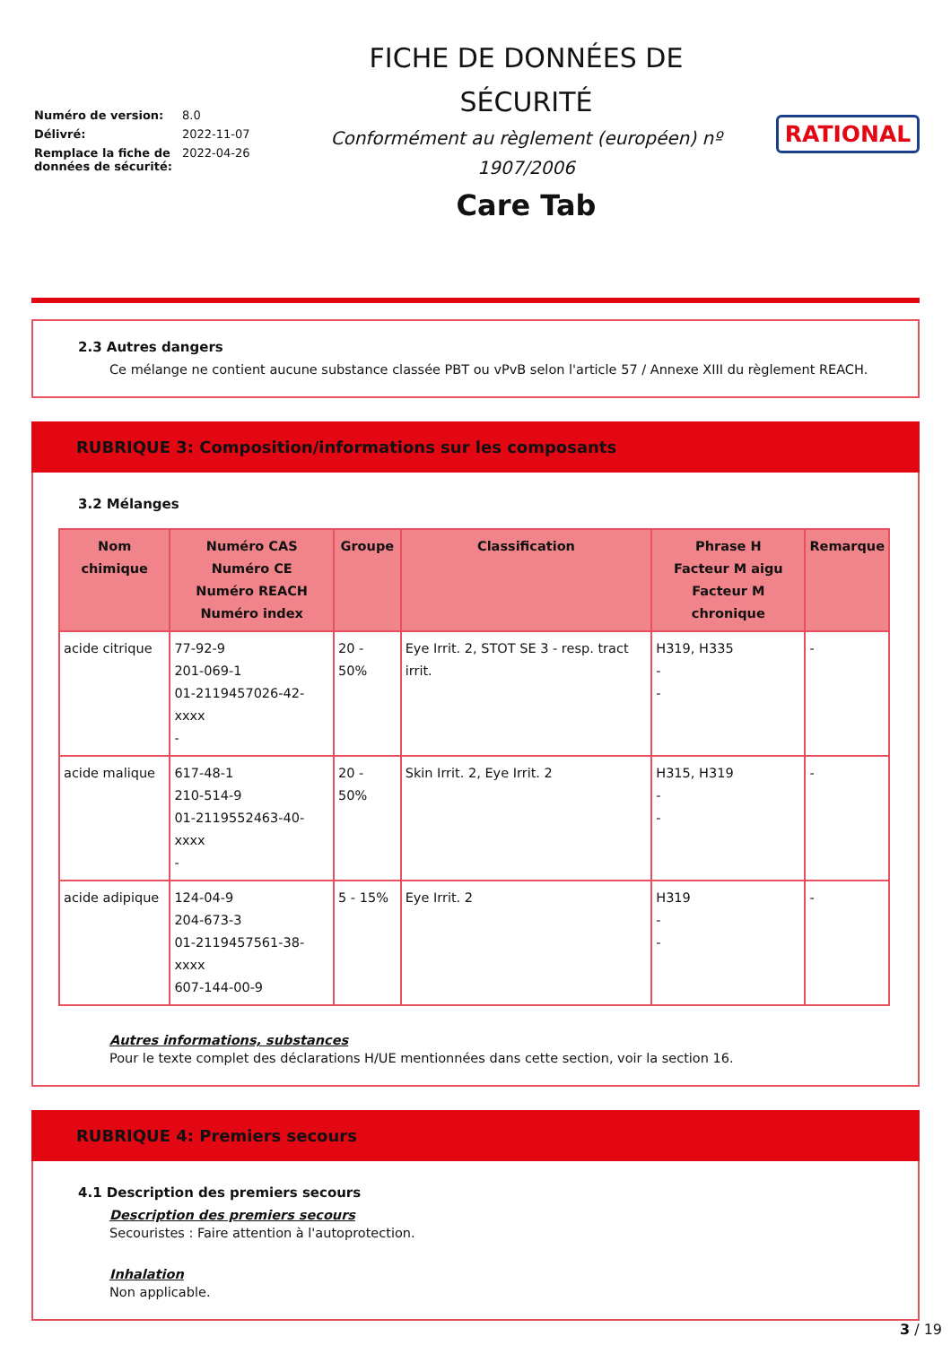| Numéro de version: | 8.0 |
| Délivré: | 2022-11-07 |
| Remplace la fiche de données de sécurité: | 2022-04-26 |
FICHE DE DONNÉES DE
SÉCURITÉ
Conformément au règlement (européen) nº
1907/2006
Care Tab
RATIONAL
2.3 Autres dangers
Ce mélange ne contient aucune substance classée PBT ou vPvB selon l'article 57 / Annexe XIII du règlement REACH.
RUBRIQUE 3: Composition/informations sur les composants
3.2 Mélanges
| Nom chimique | Numéro CAS Numéro CE Numéro REACH Numéro index | Groupe | Classification | Phrase H Facteur M aigu Facteur M chronique | Remarque |
| --- | --- | --- | --- | --- | --- |
| acide citrique | 77-92-9 201-069-1 01-2119457026-42-xxxx - | 20 - 50% | Eye Irrit. 2, STOT SE 3 - resp. tract irrit. | H319, H335 - - | - |
| acide malique | 617-48-1 210-514-9 01-2119552463-40-xxxx - | 20 - 50% | Skin Irrit. 2, Eye Irrit. 2 | H315, H319 - - | - |
| acide adipique | 124-04-9 204-673-3 01-2119457561-38-xxxx 607-144-00-9 | 5 - 15% | Eye Irrit. 2 | H319 - - | - |
Autres informations, substances
Pour le texte complet des déclarations H/UE mentionnées dans cette section, voir la section 16.
RUBRIQUE 4: Premiers secours
4.1 Description des premiers secours
Description des premiers secours
Secouristes : Faire attention à l'autoprotection.
Inhalation
Non applicable.
3 / 19